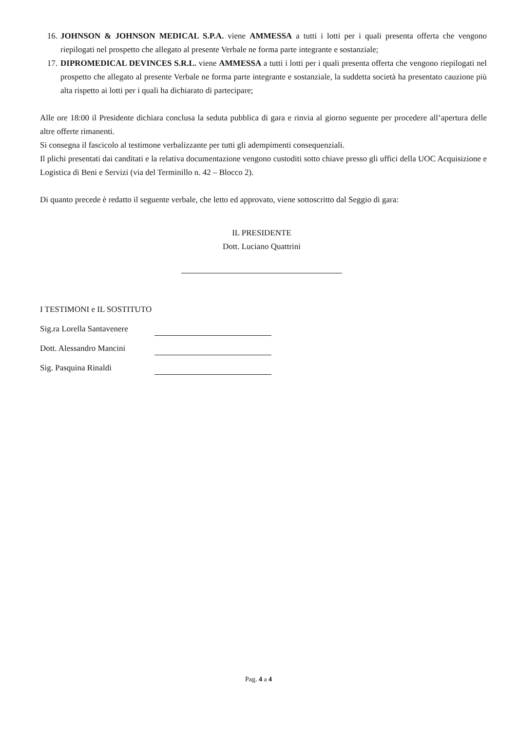16. JOHNSON & JOHNSON MEDICAL S.P.A. viene AMMESSA a tutti i lotti per i quali presenta offerta che vengono riepilogati nel prospetto che allegato al presente Verbale ne forma parte integrante e sostanziale;
17. DIPROMEDICAL DEVINCES S.R.L. viene AMMESSA a tutti i lotti per i quali presenta offerta che vengono riepilogati nel prospetto che allegato al presente Verbale ne forma parte integrante e sostanziale, la suddetta società ha presentato cauzione più alta rispetto ai lotti per i quali ha dichiarato di partecipare;
Alle ore 18:00 il Presidente dichiara conclusa la seduta pubblica di gara e rinvia al giorno seguente per procedere all’apertura delle altre offerte rimanenti.
Si consegna il fascicolo al testimone verbalizzante per tutti gli adempimenti consequenziali.
Il plichi presentati dai canditati e la relativa documentazione vengono custoditi sotto chiave presso gli uffici della UOC Acquisizione e Logistica di Beni e Servizi (via del Terminillo n. 42 – Blocco 2).
Di quanto precede è redatto il seguente verbale, che letto ed approvato, viene sottoscritto dal Seggio di gara:
IL PRESIDENTE
Dott. Luciano Quattrini
I TESTIMONI e IL SOSTITUTO
Sig.ra Lorella Santavenere
Dott. Alessandro Mancini
Sig. Pasquina Rinaldi
Pag. 4 a 4